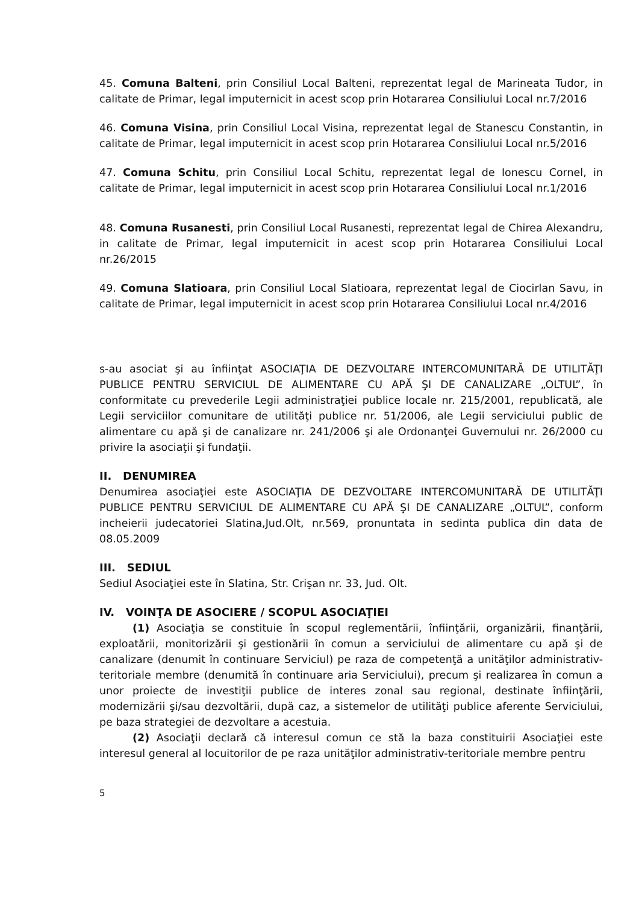45. Comuna Balteni, prin Consiliul Local Balteni, reprezentat legal de Marineata Tudor, in calitate de Primar, legal imputernicit in acest scop prin Hotararea Consiliului Local nr.7/2016
46. Comuna Visina, prin Consiliul Local Visina, reprezentat legal de Stanescu Constantin, in calitate de Primar, legal imputernicit in acest scop prin Hotararea Consiliului Local nr.5/2016
47. Comuna Schitu, prin Consiliul Local Schitu, reprezentat legal de Ionescu Cornel, in calitate de Primar, legal imputernicit in acest scop prin Hotararea Consiliului Local nr.1/2016
48. Comuna Rusanesti, prin Consiliul Local Rusanesti, reprezentat legal de Chirea Alexandru, in calitate de Primar, legal imputernicit in acest scop prin Hotararea Consiliului Local nr.26/2015
49. Comuna Slatioara, prin Consiliul Local Slatioara, reprezentat legal de Ciocirlan Savu, in calitate de Primar, legal imputernicit in acest scop prin Hotararea Consiliului Local nr.4/2016
s-au asociat şi au înfiinţat ASOCIAŢIA DE DEZVOLTARE INTERCOMUNITARĂ DE UTILITĂŢI PUBLICE PENTRU SERVICIUL DE ALIMENTARE CU APĂ ŞI DE CANALIZARE „OLTUL”, în conformitate cu prevederile Legii administraţiei publice locale nr. 215/2001, republicată, ale Legii serviciilor comunitare de utilităţi publice nr. 51/2006, ale Legii serviciului public de alimentare cu apă şi de canalizare nr. 241/2006 şi ale Ordonanţei Guvernului nr. 26/2000 cu privire la asociaţii şi fundaţii.
II. DENUMIREA
Denumirea asociaţiei este ASOCIAŢIA DE DEZVOLTARE INTERCOMUNITARĂ DE UTILITĂŢI PUBLICE PENTRU SERVICIUL DE ALIMENTARE CU APĂ ŞI DE CANALIZARE „OLTUL”, conform incheierii judecatoriei Slatina,Jud.Olt, nr.569, pronuntata in sedinta publica din data de 08.05.2009
III. SEDIUL
Sediul Asociaţiei este în Slatina, Str. Crişan nr. 33, Jud. Olt.
IV. VOINŢA DE ASOCIERE / SCOPUL ASOCIAŢIEI
(1) Asociaţia se constituie în scopul reglementării, înfiinţării, organizării, finanţării, exploatării, monitorizării şi gestionării în comun a serviciului de alimentare cu apă şi de canalizare (denumit în continuare Serviciul) pe raza de competenţă a unităţilor administrativ-teritoriale membre (denumită în continuare aria Serviciului), precum şi realizarea în comun a unor proiecte de investiţii publice de interes zonal sau regional, destinate înfiinţării, modernizării şi/sau dezvoltării, după caz, a sistemelor de utilităţi publice aferente Serviciului, pe baza strategiei de dezvoltare a acestuia.
(2) Asociaţii declară că interesul comun ce stă la baza constituirii Asociaţiei este interesul general al locuitorilor de pe raza unităţilor administrativ-teritoriale membre pentru
5